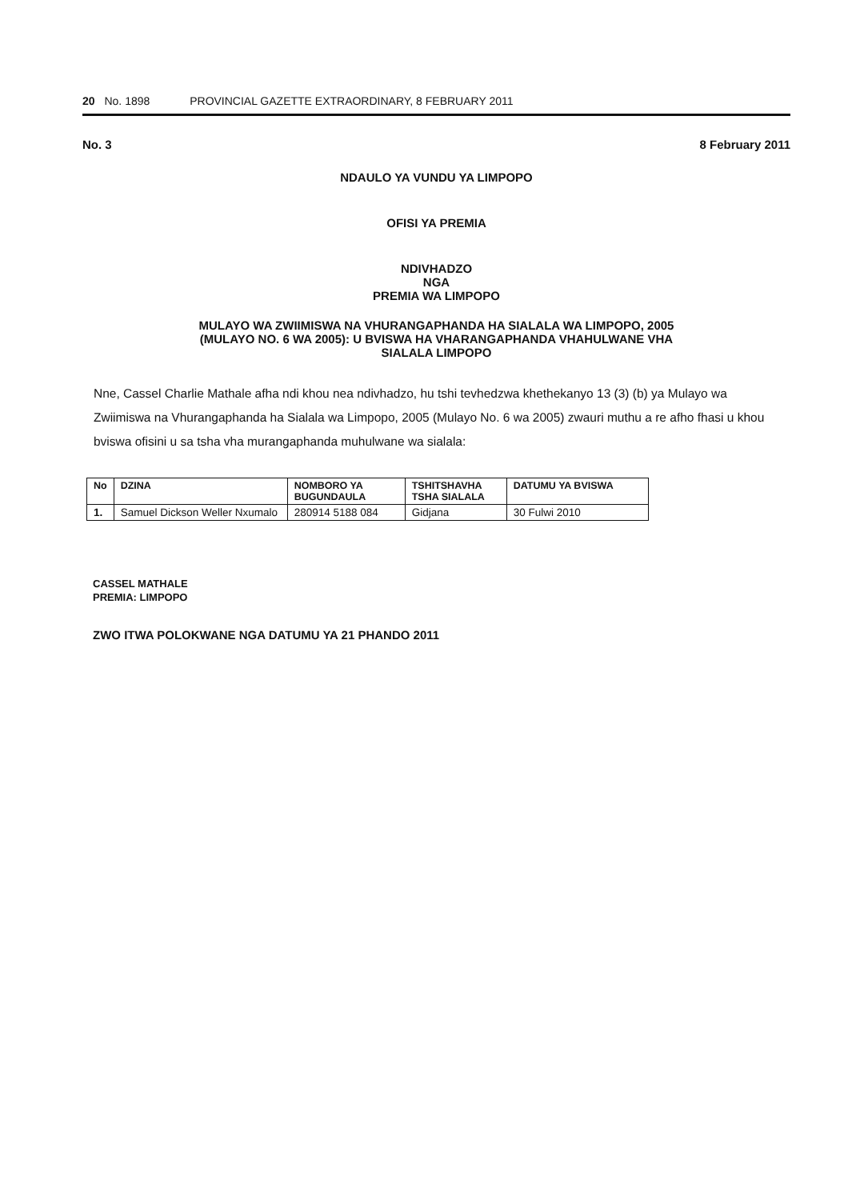20 No. 1898 PROVINCIAL GAZETTE EXTRAORDINARY, 8 FEBRUARY 2011
No. 3 8 February 2011
NDAULO YA VUNDU YA LIMPOPO
OFISI YA PREMIA
NDIVHADZO
NGA
PREMIA WA LIMPOPO
MULAYO WA ZWIIMISWA NA VHURANGAPHANDA HA SIALALA WA LIMPOPO, 2005
(MULAYO NO. 6 WA 2005): U BVISWA HA VHARANGAPHANDA VHAHULWANE VHA
SIALALA LIMPOPO
Nne, Cassel Charlie Mathale afha ndi khou nea ndivhadzo, hu tshi tevhedzwa khethekanyo 13 (3) (b) ya Mulayo wa Zwiimiswa na Vhurangaphanda ha Sialala wa Limpopo, 2005 (Mulayo No. 6 wa 2005) zwauri muthu a re afho fhasi u khou bviswa ofisini u sa tsha vha murangaphanda muhulwane wa sialala:
| No | DZINA | NOMBORO YA BUGUNDAULA | TSHITSHAVHA TSHA SIALALA | DATUMU YA BVISWA |
| --- | --- | --- | --- | --- |
| 1. | Samuel Dickson Weller Nxumalo | 280914 5188 084 | Gidjana | 30 Fulwi 2010 |
CASSEL MATHALE
PREMIA: LIMPOPO
ZWO ITWA POLOKWANE NGA DATUMU YA 21 PHANDO 2011